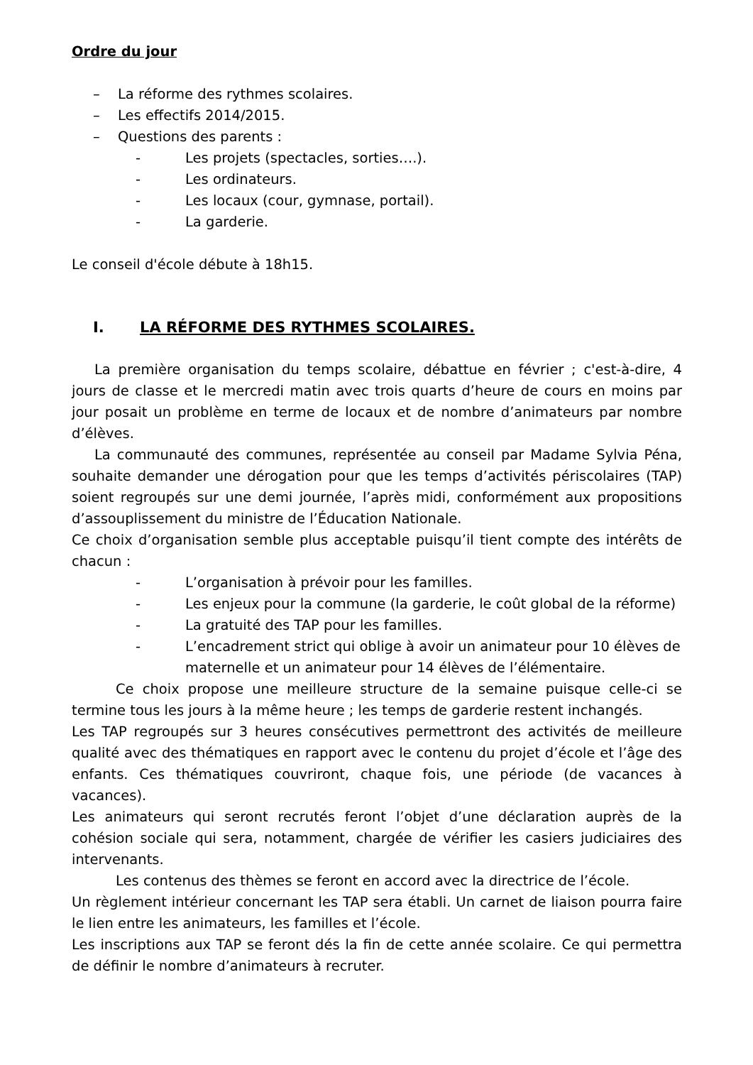Ordre du jour
– La réforme des rythmes scolaires.
– Les effectifs 2014/2015.
– Questions des parents :
- Les projets (spectacles, sorties….).
- Les ordinateurs.
- Les locaux (cour, gymnase, portail).
- La garderie.
Le conseil d'école débute à 18h15.
I. LA RÉFORME DES RYTHMES SCOLAIRES.
La première organisation du temps scolaire, débattue en février ; c'est-à-dire, 4 jours de classe et le mercredi matin avec trois quarts d’heure de cours en moins par jour posait un problème en terme de locaux et de nombre d’animateurs par nombre d’élèves.
La communauté des communes, représentée au conseil par Madame Sylvia Péna, souhaite demander une dérogation pour que les temps d’activités périscolaires (TAP) soient regroupés sur une demi journée, l’après midi, conformément aux propositions d’assouplissement du ministre de l’Éducation Nationale.
Ce choix d’organisation semble plus acceptable puisqu’il tient compte des intérêts de chacun :
- L’organisation à prévoir pour les familles.
- Les enjeux pour la commune (la garderie, le coût global de la réforme)
- La gratuité des TAP pour les familles.
- L’encadrement strict qui oblige à avoir un animateur pour 10 élèves de maternelle et un animateur pour 14 élèves de l’élémentaire.
Ce choix propose une meilleure structure de la semaine puisque celle-ci se termine tous les jours à la même heure ; les temps de garderie restent inchangés.
Les TAP regroupés sur 3 heures consécutives permettront des activités de meilleure qualité avec des thématiques en rapport avec le contenu du projet d’école et l’âge des enfants. Ces thématiques couvriront, chaque fois, une période (de vacances à vacances).
Les animateurs qui seront recrutés feront l’objet d’une déclaration auprès de la cohésion sociale qui sera, notamment, chargée de vérifier les casiers judiciaires des intervenants.
Les contenus des thèmes se feront en accord avec la directrice de l’école.
Un règlement intérieur concernant les TAP sera établi. Un carnet de liaison pourra faire le lien entre les animateurs, les familles et l’école.
Les inscriptions aux TAP se feront dés la fin de cette année scolaire. Ce qui permettra de définir le nombre d’animateurs à recruter.